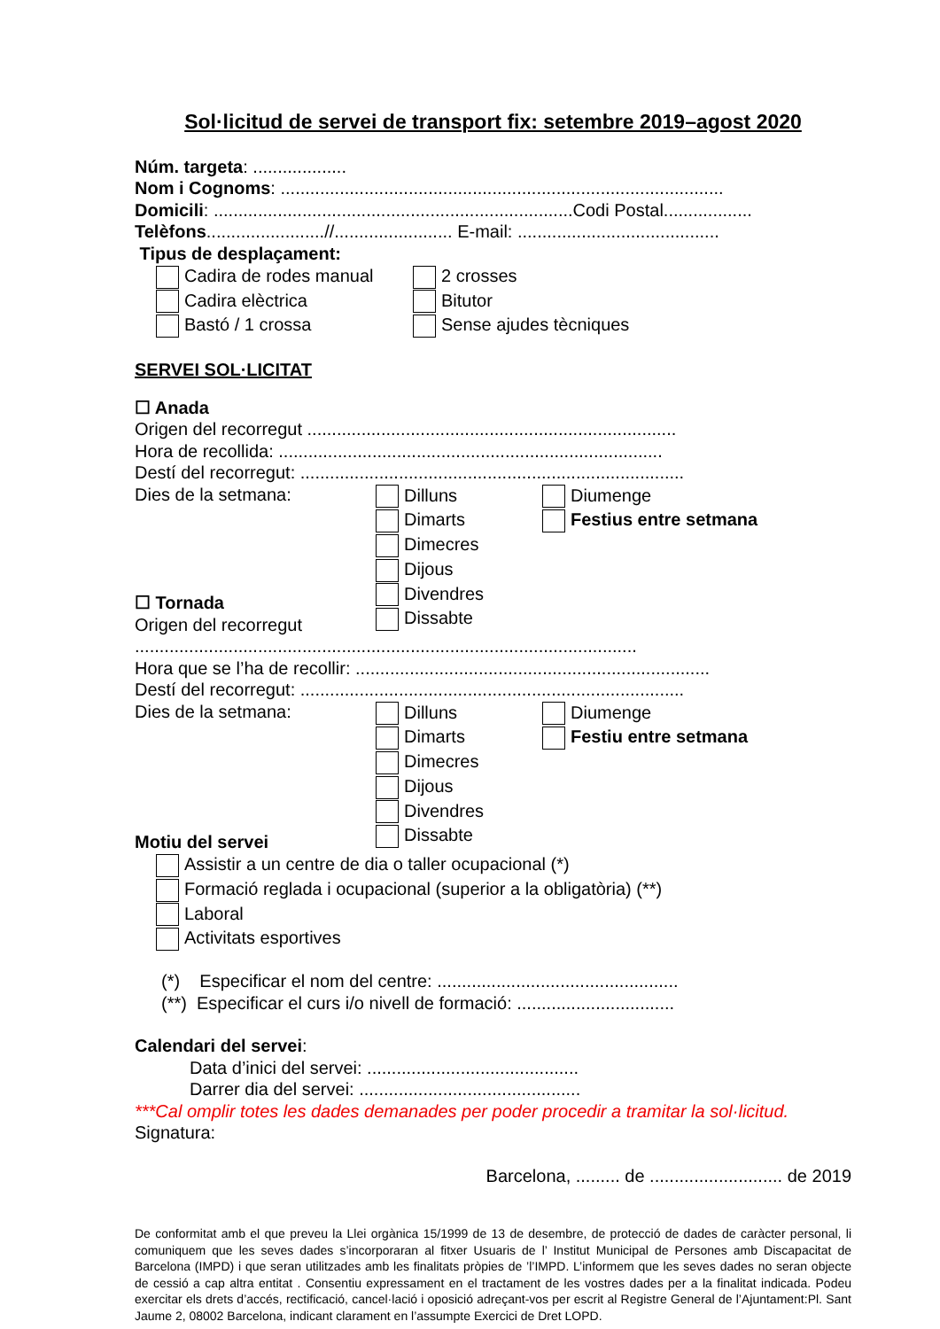Sol·licitud de servei de transport fix: setembre 2019–agost 2020
Núm. targeta: ...................
Nom i Cognoms: ..........................................................................................
Domicili: .........................................................................Codi Postal..................
Telèfons........................//........................ E-mail: .........................................
Tipus de desplaçament:
Cadira de rodes manual
Cadira elèctrica
Bastó / 1 crossa
2 crosses
Bitutor
Sense ajudes tècniques
SERVEI SOL·LICITAT
☐ Anada
Origen del recorregut ...........................................................................
Hora de recollida: ..............................................................................
Destí del recorregut: ..............................................................................
Dies de la setmana:
☐ Tornada
Origen del recorregut
Dilluns
Dimarts
Dimecres
Dijous
Divendres
Dissabte
Diumenge
Festius entre setmana
......................................................................................................
Hora que se l’ha de recollir: ........................................................................
Destí del recorregut: ..............................................................................
Dies de la setmana:
Motiu del servei
Dilluns
Dimarts
Dimecres
Dijous
Divendres
Dissabte
Diumenge
Festiu entre setmana
Assistir a un centre de dia o taller ocupacional (*)
Formació reglada i ocupacional (superior a la obligatòria) (**)
Laboral
Activitats esportives
(*) Especificar el nom del centre: .................................................
(**) Especificar el curs i/o nivell de formació: ................................
Calendari del servei:
Data d’inici del servei: ...........................................
Darrer dia del servei: .............................................
***Cal omplir totes les dades demanades per poder procedir a tramitar la sol·licitud.
Signatura:
Barcelona, ......... de ........................... de 2019
De conformitat amb el que preveu la Llei orgànica 15/1999 de 13 de desembre, de protecció de dades de caràcter personal, li comuniquem que les seves dades s’incorporaran al fitxer Usuaris de l’ Institut Municipal de Persones amb Discapacitat de Barcelona (IMPD) i que seran utilitzades amb les finalitats pròpies de ’l’IMPD. L’informem que les seves dades no seran objecte de cessió a cap altra entitat . Consentiu expressament en el tractament de les vostres dades per a la finalitat indicada. Podeu exercitar els drets d’accés, rectificació, cancel·lació i oposició adreçant-vos per escrit al Registre General de l’Ajuntament:Pl. Sant Jaume 2, 08002 Barcelona, indicant clarament en l’assumpte Exercici de Dret LOPD.